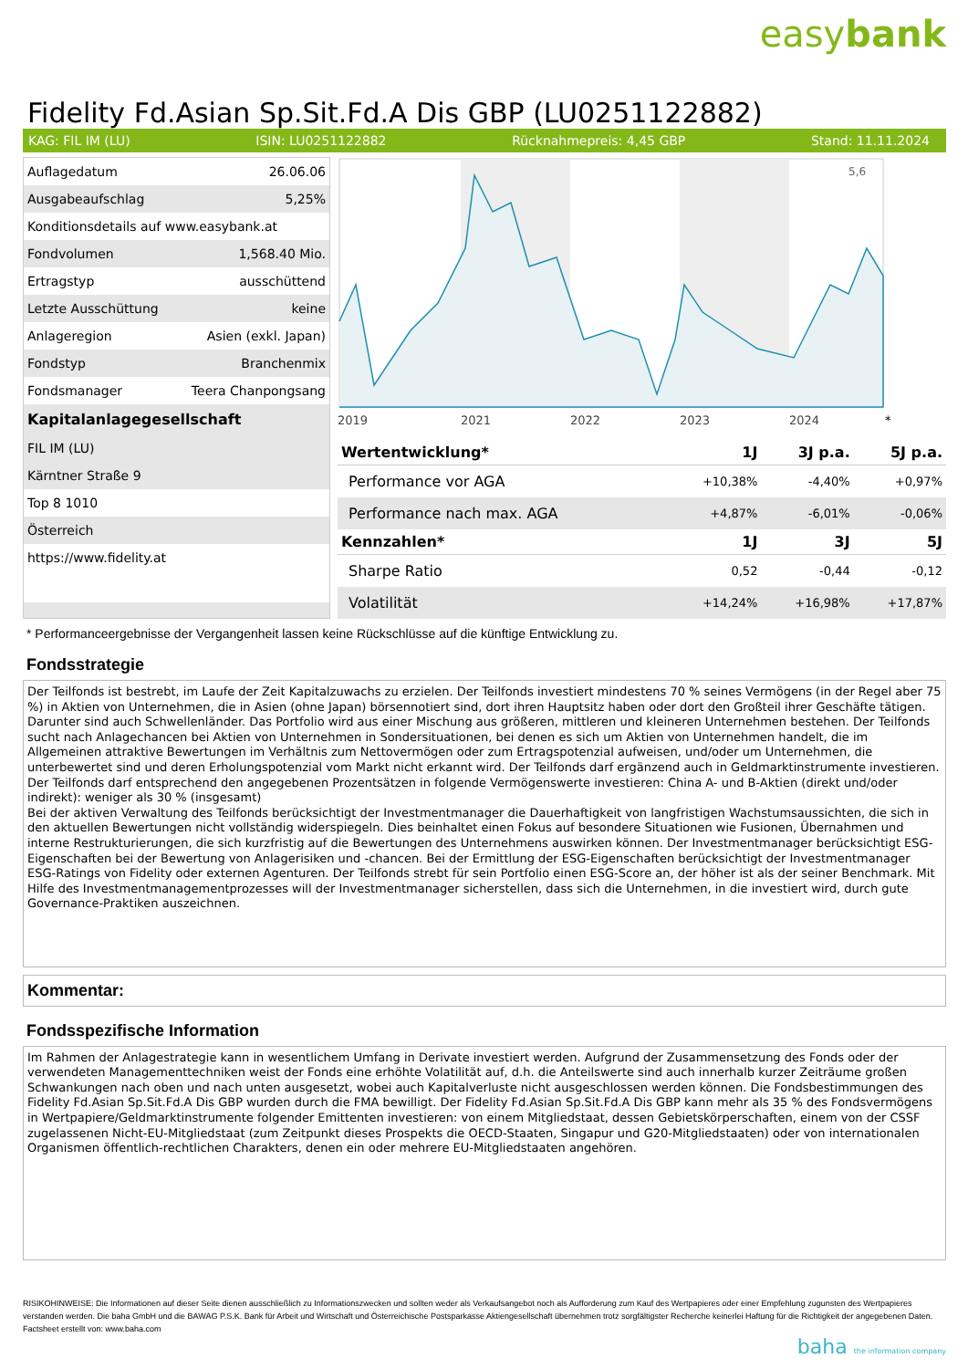easybank
Fidelity Fd.Asian Sp.Sit.Fd.A Dis GBP (LU0251122882)
KAG: FIL IM (LU) ISIN: LU0251122882 Rücknahmepreis: 4,45 GBP Stand: 11.11.2024
| Auflagedatum | 26.06.06 |
| Ausgabeaufschlag | 5,25% |
| Konditionsdetails auf www.easybank.at | |
| Fondvolumen | 1,568.40 Mio. |
| Ertragstyp | ausschüttend |
| Letzte Ausschüttung | keine |
| Anlageregion | Asien (exkl. Japan) |
| Fondstyp | Branchenmix |
| Fondsmanager | Teera Chanpongsang |
| Kapitalanlagegesellschaft | |
| FIL IM (LU) | |
| Kärntner Straße 9 | |
| Top 8 1010 | |
| Österreich | |
| https://www.fidelity.at | |
5,6
2019
2021
2022
2023
2024
*
| Wertentwicklung* | 1J | 3J p.a. | 5J p.a. |
| --- | --- | --- | --- |
| Performance vor AGA | +10,38% | -4,40% | +0,97% |
| Performance nach max. AGA | +4,87% | -6,01% | -0,06% |
| Kennzahlen* | 1J | 3J | 5J |
| Sharpe Ratio | 0,52 | -0,44 | -0,12 |
| Volatilität | +14,24% | +16,98% | +17,87% |
* Performanceergebnisse der Vergangenheit lassen keine Rückschlüsse auf die künftige Entwicklung zu.
Fondsstrategie
Der Teilfonds ist bestrebt, im Laufe der Zeit Kapitalzuwachs zu erzielen. Der Teilfonds investiert mindestens 70 % seines Vermögens (in der Regel aber 75 %) in Aktien von Unternehmen, die in Asien (ohne Japan) börsennotiert sind, dort ihren Hauptsitz haben oder dort den Großteil ihrer Geschäfte tätigen. Darunter sind auch Schwellenländer. Das Portfolio wird aus einer Mischung aus größeren, mittleren und kleineren Unternehmen bestehen. Der Teilfonds sucht nach Anlagechancen bei Aktien von Unternehmen in Sondersituationen, bei denen es sich um Aktien von Unternehmen handelt, die im Allgemeinen attraktive Bewertungen im Verhältnis zum Nettovermögen oder zum Ertragspotenzial aufweisen, und/oder um Unternehmen, die unterbewertet sind und deren Erholungspotenzial vom Markt nicht erkannt wird. Der Teilfonds darf ergänzend auch in Geldmarktinstrumente investieren. Der Teilfonds darf entsprechend den angegebenen Prozentsätzen in folgende Vermögenswerte investieren: China A- und B-Aktien (direkt und/oder indirekt): weniger als 30 % (insgesamt)
Bei der aktiven Verwaltung des Teilfonds berücksichtigt der Investmentmanager die Dauerhaftigkeit von langfristigen Wachstumsaussichten, die sich in den aktuellen Bewertungen nicht vollständig widerspiegeln. Dies beinhaltet einen Fokus auf besondere Situationen wie Fusionen, Übernahmen und interne Restrukturierungen, die sich kurzfristig auf die Bewertungen des Unternehmens auswirken können. Der Investmentmanager berücksichtigt ESG-Eigenschaften bei der Bewertung von Anlagerisiken und -chancen. Bei der Ermittlung der ESG-Eigenschaften berücksichtigt der Investmentmanager ESG-Ratings von Fidelity oder externen Agenturen. Der Teilfonds strebt für sein Portfolio einen ESG-Score an, der höher ist als der seiner Benchmark. Mit Hilfe des Investmentmanagementprozesses will der Investmentmanager sicherstellen, dass sich die Unternehmen, in die investiert wird, durch gute Governance-Praktiken auszeichnen.
Kommentar:
Fondsspezifische Information
Im Rahmen der Anlagestrategie kann in wesentlichem Umfang in Derivate investiert werden. Aufgrund der Zusammensetzung des Fonds oder der verwendeten Managementtechniken weist der Fonds eine erhöhte Volatilität auf, d.h. die Anteilswerte sind auch innerhalb kurzer Zeiträume großen Schwankungen nach oben und nach unten ausgesetzt, wobei auch Kapitalverluste nicht ausgeschlossen werden können. Die Fondsbestimmungen des Fidelity Fd.Asian Sp.Sit.Fd.A Dis GBP wurden durch die FMA bewilligt. Der Fidelity Fd.Asian Sp.Sit.Fd.A Dis GBP kann mehr als 35 % des Fondsvermögens in Wertpapiere/Geldmarktinstrumente folgender Emittenten investieren: von einem Mitgliedstaat, dessen Gebietskörperschaften, einem von der CSSF zugelassenen Nicht-EU-Mitgliedstaat (zum Zeitpunkt dieses Prospekts die OECD-Staaten, Singapur und G20-Mitgliedstaaten) oder von internationalen Organismen öffentlich-rechtlichen Charakters, denen ein oder mehrere EU-Mitgliedstaaten angehören.
RISIKOHINWEISE: Die Informationen auf dieser Seite dienen ausschließlich zu Informationszwecken und sollten weder als Verkaufsangebot noch als Aufforderung zum Kauf des Wertpapieres oder einer Empfehlung zugunsten des Wertpapieres verstanden werden. Die baha GmbH und die BAWAG P.S.K. Bank für Arbeit und Wirtschaft und Österreichische Postsparkasse Aktiengesellschaft übernehmen trotz sorgfältigster Recherche keinerlei Haftung für die Richtigkeit der angegebenen Daten.
Factsheet erstellt von: www.baha.com
baha the information company